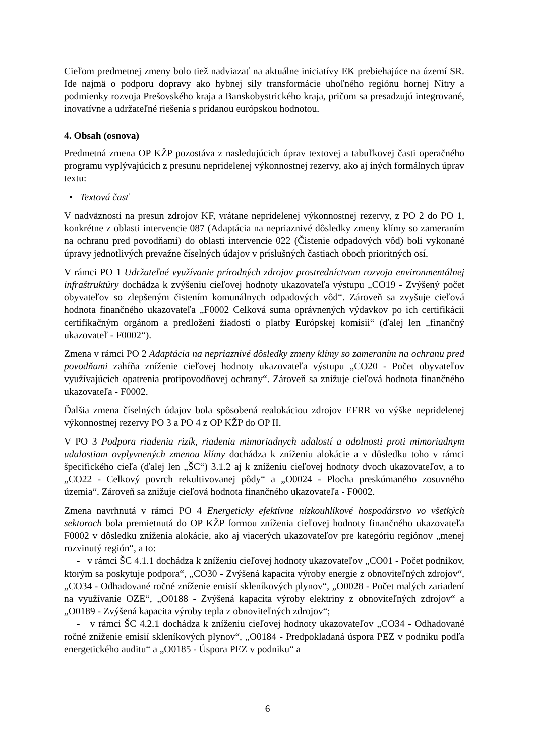Cieľom predmetnej zmeny bolo tiež nadviazať na aktuálne iniciatívy EK prebiehajúce na území SR. Ide najmä o podporu dopravy ako hybnej sily transformácie uhoľného regiónu hornej Nitry a podmienky rozvoja Prešovského kraja a Banskobystrického kraja, pričom sa presadzujú integrované, inovatívne a udržateľné riešenia s pridanou európskou hodnotou.
4. Obsah (osnova)
Predmetná zmena OP KŽP pozostáva z nasledujúcich úprav textovej a tabuľkovej časti operačného programu vyplývajúcich z presunu nepridelenej výkonnostnej rezervy, ako aj iných formálnych úprav textu:
• Textová časť
V nadväznosti na presun zdrojov KF, vrátane nepridelenej výkonnostnej rezervy, z PO 2 do PO 1, konkrétne z oblasti intervencie 087 (Adaptácia na nepriaznivé dôsledky zmeny klímy so zameraním na ochranu pred povodňami) do oblasti intervencie 022 (Čistenie odpadových vôd) boli vykonané úpravy jednotlivých prevažne číselných údajov v príslušných častiach oboch prioritných osí.
V rámci PO 1 Udržateľné využívanie prírodných zdrojov prostredníctvom rozvoja environmentálnej infraštruktúry dochádza k zvýšeniu cieľovej hodnoty ukazovateľa výstupu „CO19 - Zvýšený počet obyvateľov so zlepšeným čistením komunálnych odpadových vôd“. Zároveň sa zvyšuje cieľová hodnota finančného ukazovateľa „F0002 Celková suma oprávnených výdavkov po ich certifikácii certifikačným orgánom a predložení žiadostí o platby Európskej komisii“ (ďalej len „finančný ukazovateľ - F0002“).
Zmena v rámci PO 2 Adaptácia na nepriaznivé dôsledky zmeny klímy so zameraním na ochranu pred povodňami zahŕňa zníženie cieľovej hodnoty ukazovateľa výstupu „CO20 - Počet obyvateľov využívajúcich opatrenia protipovodňovej ochrany“. Zároveň sa znižuje cieľová hodnota finančného ukazovateľa - F0002.
Ďalšia zmena číselných údajov bola spôsobená realokáciou zdrojov EFRR vo výške nepridelenej výkonnostnej rezervy PO 3 a PO 4 z OP KŽP do OP II.
V PO 3 Podpora riadenia rizík, riadenia mimoriadnych udalostí a odolnosti proti mimoriadnym udalostiam ovplyvnených zmenou klímy dochádza k zníženiu alokácie a v dôsledku toho v rámci špecifického cieľa (ďalej len „ŠC“) 3.1.2 aj k zníženiu cieľovej hodnoty dvoch ukazovateľov, a to „CO22 - Celkový povrch rekultivovanej pôdy“ a „O0024 - Plocha preskúmaného zosuvného územia“. Zároveň sa znižuje cieľová hodnota finančného ukazovateľa - F0002.
Zmena navrhnutá v rámci PO 4 Energeticky efektívne nízkouhlíkové hospodárstvo vo všetkých sektoroch bola premietnutá do OP KŽP formou zníženia cieľovej hodnoty finančného ukazovateľa F0002 v dôsledku zníženia alokácie, ako aj viacerých ukazovateľov pre kategóriu regiónov „menej rozvinutý región“, a to:
- v rámci ŠC 4.1.1 dochádza k zníženiu cieľovej hodnoty ukazovateľov „CO01 - Počet podnikov, ktorým sa poskytuje podpora“, „CO30 - Zvýšená kapacita výroby energie z obnoviteľných zdrojov“, „CO34 - Odhadované ročné zníženie emisií skleníkových plynov“, „O0028 - Počet malých zariadení na využívanie OZE“, „O0188 - Zvýšená kapacita výroby elektriny z obnoviteľných zdrojov“ a „O0189 - Zvýšená kapacita výroby tepla z obnoviteľných zdrojov“;
- v rámci ŠC 4.2.1 dochádza k zníženiu cieľovej hodnoty ukazovateľov „CO34 - Odhadované ročné zníženie emisií skleníkových plynov“, „O0184 - Predpokladaná úspora PEZ v podniku podľa energetického auditu“ a „O0185 - Úspora PEZ v podniku“ a
6